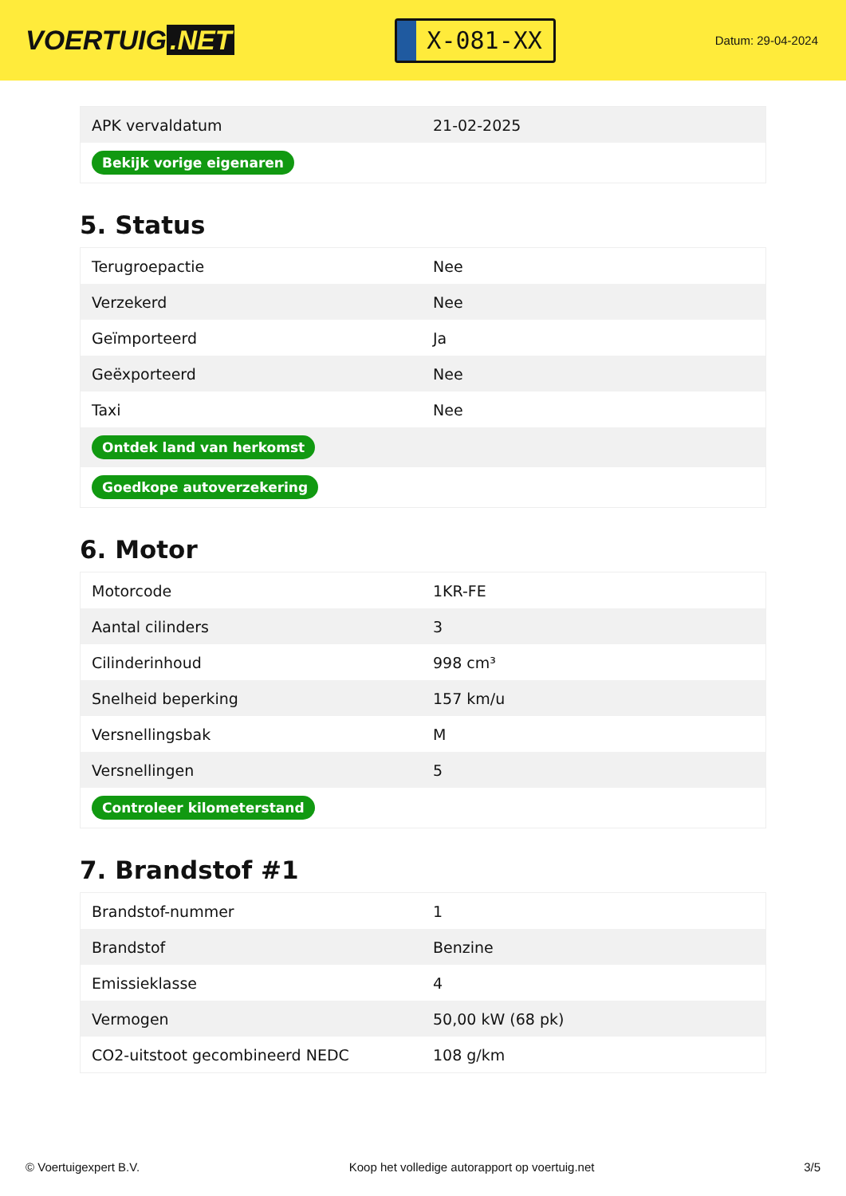VOERTUIG.NET
X-081-XX
Datum: 29-04-2024
| APK vervaldatum | 21-02-2025 |
| Bekijk vorige eigenaren | |
5. Status
| Terugroepactie | Nee |
| Verzekerd | Nee |
| Geïmporteerd | Ja |
| Geëxporteerd | Nee |
| Taxi | Nee |
| Ontdek land van herkomst | |
| Goedkope autoverzekering | |
6. Motor
| Motorcode | 1KR-FE |
| Aantal cilinders | 3 |
| Cilinderinhoud | 998 cm³ |
| Snelheid beperking | 157 km/u |
| Versnellingsbak | M |
| Versnellingen | 5 |
| Controleer kilometerstand | |
7. Brandstof #1
| Brandstof-nummer | 1 |
| Brandstof | Benzine |
| Emissieklasse | 4 |
| Vermogen | 50,00 kW (68 pk) |
| CO2-uitstoot gecombineerd NEDC | 108 g/km |
© Voertuigexpert B.V. Koop het volledige autorapport op voertuig.net 3/5